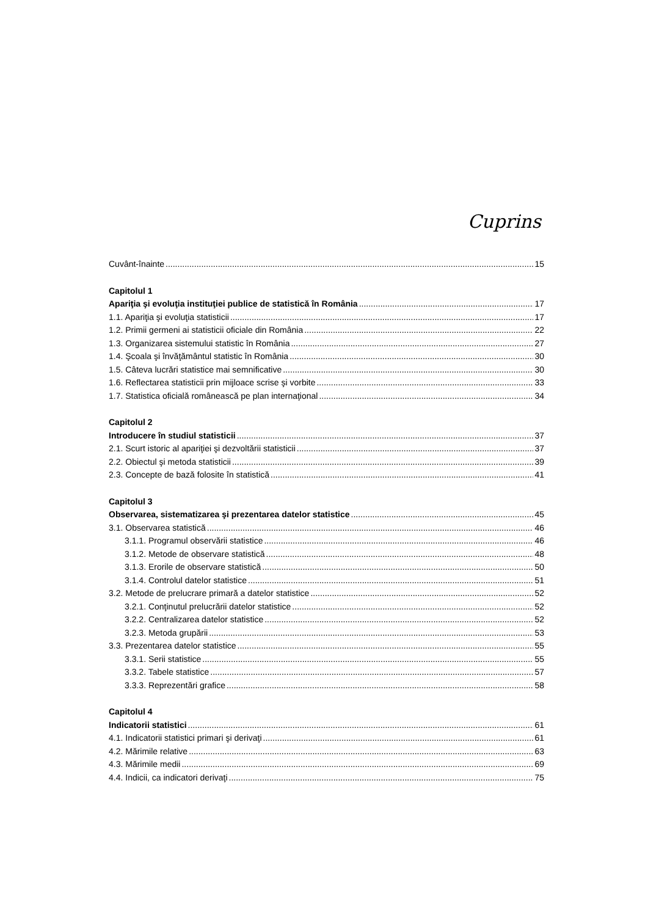Cuprins
Cuvânt-înainte 15
Capitolul 1
Apariţia şi evoluţia instituţiei publice de statistică în România 17
1.1. Apariţia şi evoluţia statisticii 17
1.2. Primii germeni ai statisticii oficiale din România 22
1.3. Organizarea sistemului statistic în România 27
1.4. Şcoala şi învăţământul statistic în România 30
1.5. Câteva lucrări statistice mai semnificative 30
1.6. Reflectarea statisticii prin mijloace scrise şi vorbite 33
1.7. Statistica oficială românească pe plan internaţional 34
Capitolul 2
Introducere în studiul statisticii 37
2.1. Scurt istoric al apariţiei şi dezvoltării statisticii 37
2.2. Obiectul şi metoda statisticii 39
2.3. Concepte de bază folosite în statistică 41
Capitolul 3
Observarea, sistematizarea şi prezentarea datelor statistice 45
3.1. Observarea statistică 46
3.1.1. Programul observării statistice 46
3.1.2. Metode de observare statistică 48
3.1.3. Erorile de observare statistică 50
3.1.4. Controlul datelor statistice 51
3.2. Metode de prelucrare primară a datelor statistice 52
3.2.1. Conţinutul prelucrării datelor statistice 52
3.2.2. Centralizarea datelor statistice 52
3.2.3. Metoda grupării 53
3.3. Prezentarea datelor statistice 55
3.3.1. Serii statistice 55
3.3.2. Tabele statistice 57
3.3.3. Reprezentări grafice 58
Capitolul 4
Indicatorii statistici 61
4.1. Indicatorii statistici primari şi derivaţi 61
4.2. Mărimile relative 63
4.3. Mărimile medii 69
4.4. Indicii, ca indicatori derivaţi 75